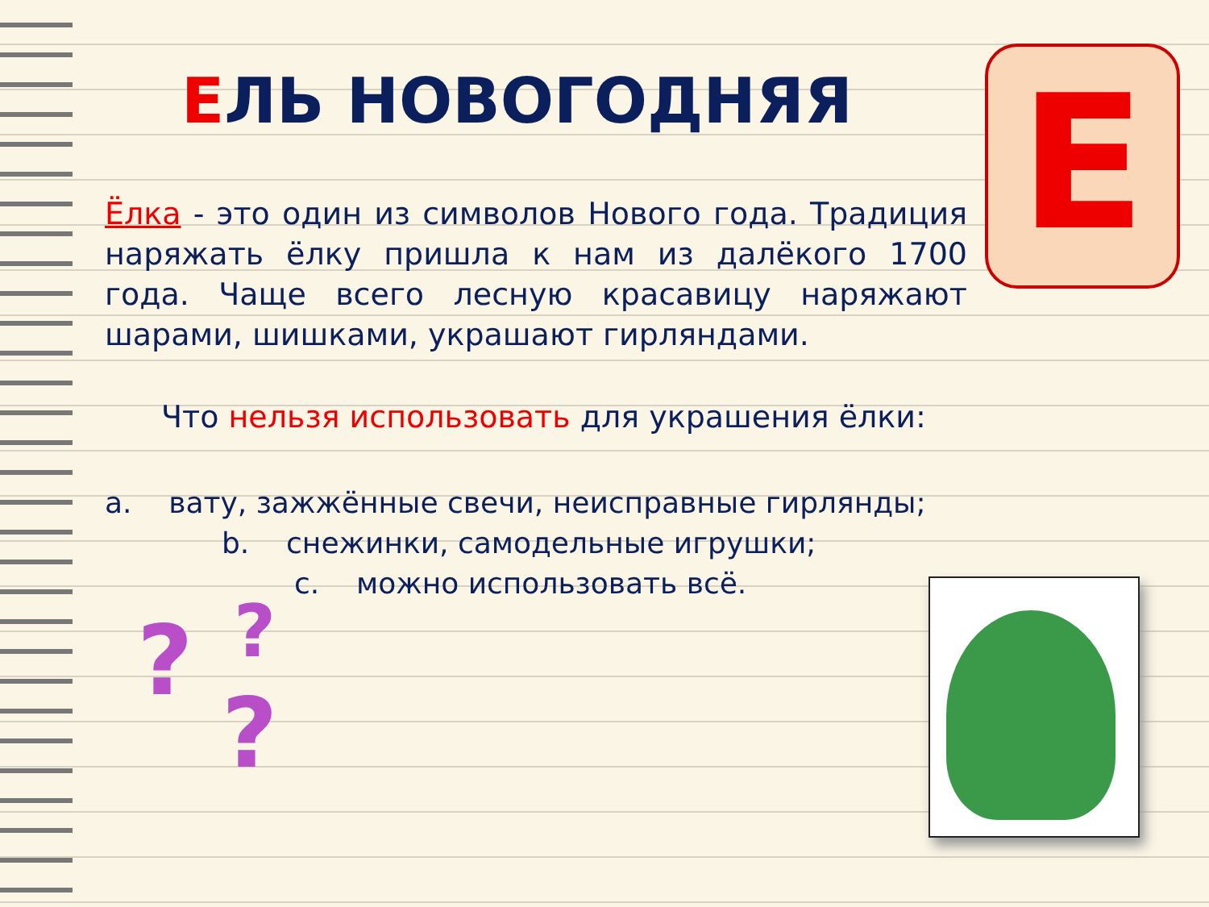ЕЛЬ НОВОГОДНЯЯ
Ёлка - это один из символов Нового года. Традиция наряжать ёлку пришла к нам из далёкого 1700 года. Чаще всего лесную красавицу наряжают шарами, шишками, украшают гирляндами.
Что нельзя использовать для украшения ёлки:
a. вату, зажжённые свечи, неисправные гирлянды;
b. снежинки, самодельные игрушки;
c. можно использовать всё.
Е
? ?
?